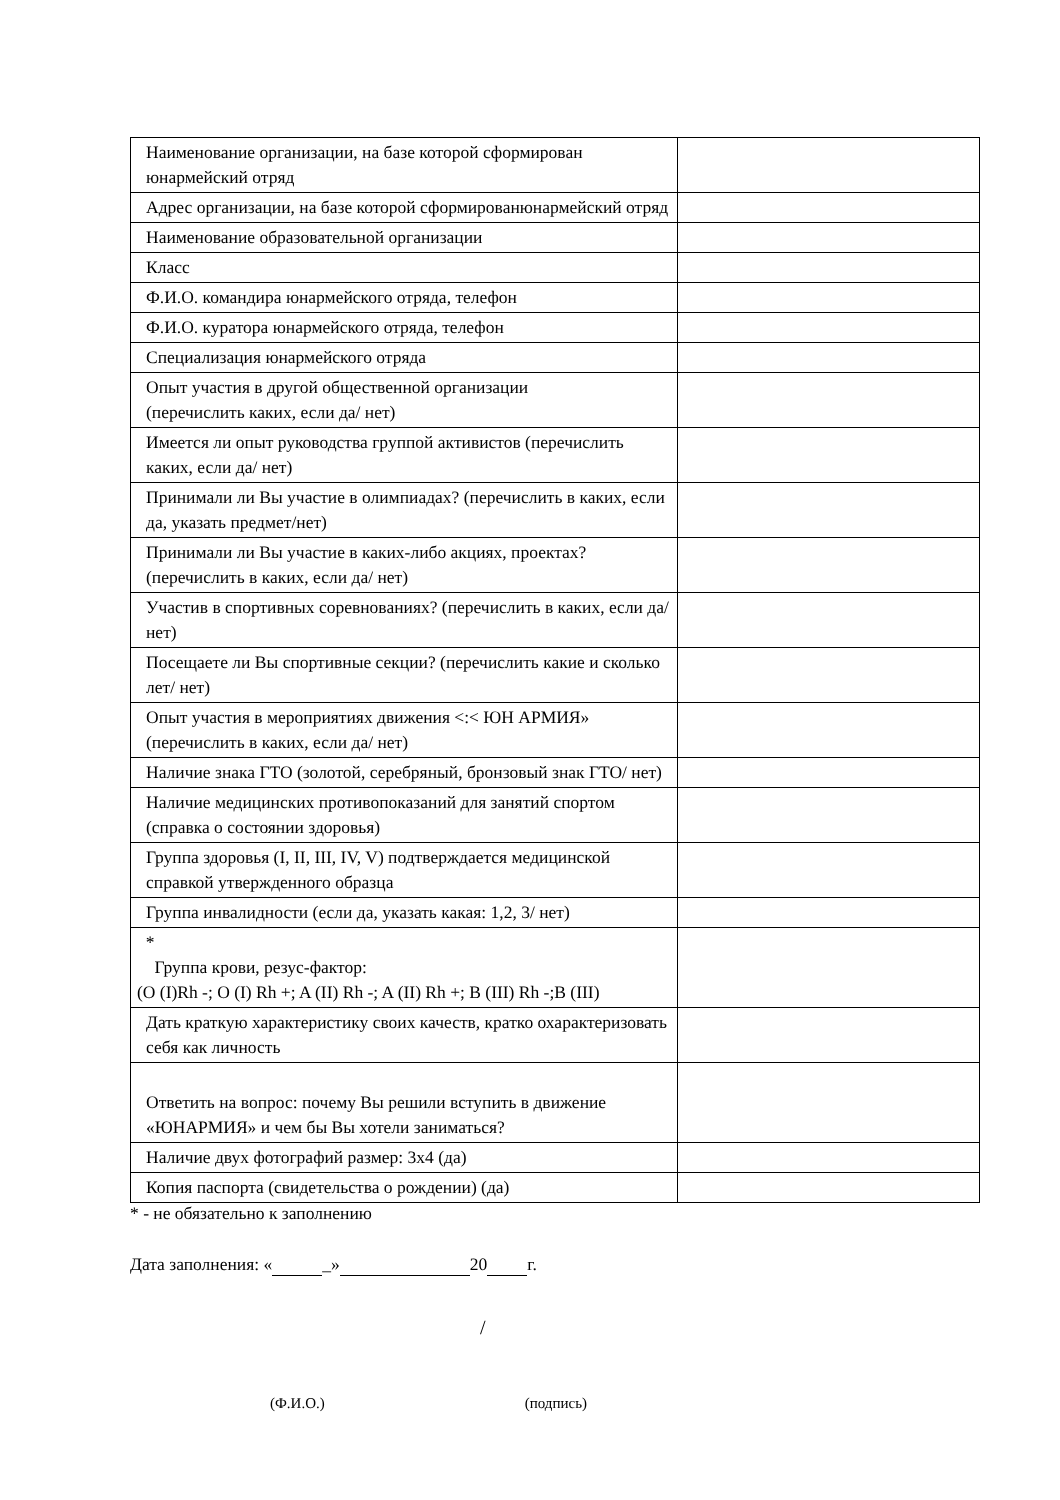| Наименование организации, на базе которой сформирован юнармейский отряд | |
| Адрес организации, на базе которой сформированюнармейский отряд | |
| Наименование образовательной организации | |
| Класс | |
| Ф.И.О. командира юнармейского отряда, телефон | |
| Ф.И.О. куратора юнармейского отряда, телефон | |
| Специализация юнармейского отряда | |
| Опыт участия в другой общественной организации (перечислить каких, если да/ нет) | |
| Имеется ли опыт руководства группой активистов (перечислить каких, если да/ нет) | |
| Принимали ли Вы участие в олимпиадах? (перечислить в каких, если да, указать предмет/нет) | |
| Принимали ли Вы участие в каких-либо акциях, проектах? (перечислить в каких, если да/ нет) | |
| Участив в спортивных соревнованиях? (перечислить в каких, если да/ нет) | |
| Посещаете ли Вы спортивные секции? (перечислить какие и сколько лет/ нет) | |
| Опыт участия в мероприятиях движения <:< ЮН АРМИЯ» (перечислить в каких, если да/ нет) | |
| Наличие знака ГТО (золотой, серебряный, бронзовый знак ГТО/ нет) | |
| Наличие медицинских противопоказаний для занятий спортом (справка о состоянии здоровья) | |
| Группа здоровья (I, II, III, IV, V) подтверждается медицинской справкой утвержденного образца | |
| Группа инвалидности (если да, указать какая: 1,2, 3/ нет) | |
| * Группа крови, резус-фактор: (O (I)Rh -; O (I) Rh +; A (II) Rh -; A (II) Rh +; B (III) Rh -;B (III) | |
| Дать краткую характеристику своих качеств, кратко охарактеризовать себя как личность | |
| Ответить на вопрос: почему Вы решили вступить в движение «ЮНАРМИЯ» и чем бы Вы хотели заниматься? | |
| Наличие двух фотографий размер: 3x4 (да) | |
| Копия паспорта (свидетельства о рождении) (да) | |
* - не обязательно к заполнению
Дата заполнения: « _» 20 г.
/
(Ф.И.О.) (подпись)